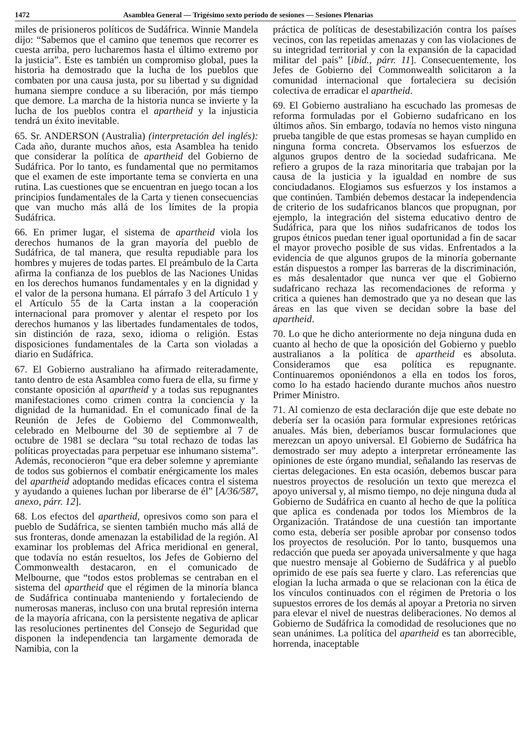1472 Asamblea General — Trigésimo sexto período de sesiones — Sesiones Plenarias
miles de prisioneros políticos de Sudáfrica. Winnie Mandela dijo: “Sabemos que el camino que tenemos que recorrer es cuesta arriba, pero lucharemos hasta el último extremo por la justicia”. Este es también un compromiso global, pues la historia ha demostrado que la lucha de los pueblos que combaten por una causa justa, por su libertad y su dignidad humana siempre conduce a su liberación, por más tiempo que demore. La marcha de la historia nunca se invierte y la lucha de los pueblos contra el apartheid y la injusticia tendrá un éxito inevitable.
65. Sr. ANDERSON (Australia) (interpretación del inglés): Cada año, durante muchos años, esta Asamblea ha tenido que considerar la política de apartheid del Gobierno de Sudáfrica. Por lo tanto, es fundamental que no permitamos que el examen de este importante tema se convierta en una rutina. Las cuestiones que se encuentran en juego tocan a los principios fundamentales de la Carta y tienen consecuencias que van mucho más allá de los límites de la propia Sudáfrica.
66. En primer lugar, el sistema de apartheid viola los derechos humanos de la gran mayoría del pueblo de Sudáfrica, de tal manera, que resulta repudiable para los hombres y mujeres de todas partes. El preámbulo de la Carta afirma la confianza de los pueblos de las Naciones Unidas en los derechos humanos fundamentales y en la dignidad y el valor de la persona humana. El párrafo 3 del Artículo 1 y el Artículo 55 de la Carta instan a la cooperación internacional para promover y alentar el respeto por los derechos humanos y las libertades fundamentales de todos, sin distinción de raza, sexo, idioma o religión. Estas disposiciones fundamentales de la Carta son violadas a diario en Sudáfrica.
67. El Gobierno australiano ha afirmado reiteradamente, tanto dentro de esta Asamblea como fuera de ella, su firme y constante oposición al apartheid y a todas sus repugnantes manifestaciones como crimen contra la conciencia y la dignidad de la humanidad. En el comunicado final de la Reunión de Jefes de Gobierno del Commonwealth, celebrado en Melbourne del 30 de septiembre al 7 de octubre de 1981 se declara “su total rechazo de todas las políticas proyectadas para perpetuar ese inhumano sistema”. Además, reconocieron “que era deber solemne y apremiante de todos sus gobiernos el combatir enérgicamente los males del apartheid adoptando medidas eficaces contra el sistema y ayudando a quienes luchan por liberarse de él” [A/36/587, anexo, párr. 12].
68. Los efectos del apartheid, opresivos como son para el pueblo de Sudáfrica, se sienten también mucho más allá de sus fronteras, donde amenazan la estabilidad de la región. Al examinar los problemas del Africa meridional en general, que todavía no están resueltos, los Jefes de Gobierno del Commonwealth destacaron, en el comunicado de Melbourne, que “todos estos problemas se centraban en el sistema del apartheid que el régimen de la minoría blanca de Sudáfrica continuaba manteniendo y fortaleciendo de numerosas maneras, incluso con una brutal represión interna de la mayoría africana, con la persistente negativa de aplicar las resoluciones pertinentes del Consejo de Seguridad que disponen la independencia tan largamente demorada de Namibia, con la
práctica de políticas de desestabilización contra los países vecinos, con las repetidas amenazas y con las violaciones de su integridad territorial y con la expansión de la capacidad militar del país” [ibid., párr. 11]. Consecuentemente, los Jefes de Gobierno del Commonwealth solicitaron a la comunidad internacional que fortaleciera su decisión colectiva de erradicar el apartheid.
69. El Gobierno australiano ha escuchado las promesas de reforma formuladas por el Gobierno sudafricano en los últimos años. Sin embargo, todavía no hemos visto ninguna prueba tangible de que estas promesas se hayan cumplido en ninguna forma concreta. Observamos los esfuerzos de algunos grupos dentro de la sociedad sudafricana. Me refiero a grupos de la raza minoritaria que trabajan por la causa de la justicia y la igualdad en nombre de sus conciudadanos. Elogiamos sus esfuerzos y los instamos a que continúen. También debemos destacar la independencia de criterio de los sudafricanos blancos que propugnan, por ejemplo, la integración del sistema educativo dentro de Sudáfrica, para que los niños sudafricanos de todos los grupos étnicos puedan tener igual oportunidad a fin de sacar el mayor provecho posible de sus vidas. Enfrentados a la evidencia de que algunos grupos de la minoría gobernante están dispuestos a romper las barreras de la discriminación, es más desalentador que nunca ver que el Gobierno sudafricano rechaza las recomendaciones de reforma y critica a quienes han demostrado que ya no desean que las áreas en las que viven se decidan sobre la base del apartheid.
70. Lo que he dicho anteriormente no deja ninguna duda en cuanto al hecho de que la oposición del Gobierno y pueblo australianos a la política de apartheid es absoluta. Consideramos que esa política es repugnante. Continuaremos oponiéndonos a ella en todos los foros, como lo ha estado haciendo durante muchos años nuestro Primer Ministro.
71. Al comienzo de esta declaración dije que este debate no debería ser la ocasión para formular expresiones retóricas anuales. Más bien, deberíamos buscar formulaciones que merezcan un apoyo universal. El Gobierno de Sudáfrica ha demostrado ser muy adepto a interpretar erróneamente las opiniones de este órgano mundial, señalando las reservas de ciertas delegaciones. En esta ocasión, debemos buscar para nuestros proyectos de resolución un texto que merezca el apoyo universal y, al mismo tiempo, no deje ninguna duda al Gobierno de Sudáfrica en cuanto al hecho de que la política que aplica es condenada por todos los Miembros de la Organización. Tratándose de una cuestión tan importante como esta, debería ser posible aprobar por consenso todos los proyectos de resolución. Por lo tanto, busquemos una redacción que pueda ser apoyada universalmente y que haga que nuestro mensaje al Gobierno de Sudáfrica y al pueblo oprimido de ese país sea fuerte y claro. Las referencias que elogian la lucha armada o que se relacionan con la ética de los vínculos continuados con el régimen de Pretoria o los supuestos errores de los demás al apoyar a Pretoria no sirven para elevar el nivel de nuestras deliberaciones. No demos al Gobierno de Sudáfrica la comodidad de resoluciones que no sean unánimes. La política del apartheid es tan aborrecible, horrenda, inaceptable